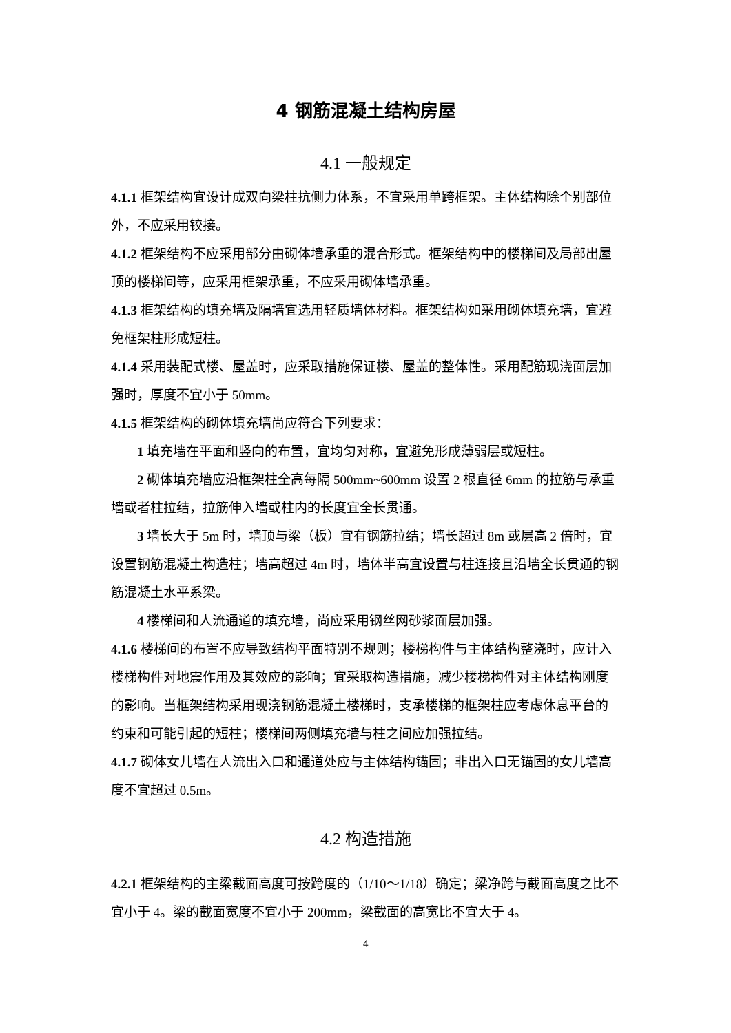4 钢筋混凝土结构房屋
4.1 一般规定
4.1.1 框架结构宜设计成双向梁柱抗侧力体系，不宜采用单跨框架。主体结构除个别部位外，不应采用铰接。
4.1.2 框架结构不应采用部分由砌体墙承重的混合形式。框架结构中的楼梯间及局部出屋顶的楼梯间等，应采用框架承重，不应采用砌体墙承重。
4.1.3 框架结构的填充墙及隔墙宜选用轻质墙体材料。框架结构如采用砌体填充墙，宜避免框架柱形成短柱。
4.1.4 采用装配式楼、屋盖时，应采取措施保证楼、屋盖的整体性。采用配筋现浇面层加强时，厚度不宜小于 50mm。
4.1.5 框架结构的砌体填充墙尚应符合下列要求：
1 填充墙在平面和竖向的布置，宜均匀对称，宜避免形成薄弱层或短柱。
2 砌体填充墙应沿框架柱全高每隔 500mm~600mm 设置 2 根直径 6mm 的拉筋与承重墙或者柱拉结，拉筋伸入墙或柱内的长度宜全长贯通。
3 墙长大于 5m 时，墙顶与梁（板）宜有钢筋拉结；墙长超过 8m 或层高 2 倍时，宜设置钢筋混凝土构造柱；墙高超过 4m 时，墙体半高宜设置与柱连接且沿墙全长贯通的钢筋混凝土水平系梁。
4 楼梯间和人流通道的填充墙，尚应采用钢丝网砂浆面层加强。
4.1.6 楼梯间的布置不应导致结构平面特别不规则；楼梯构件与主体结构整浇时，应计入楼梯构件对地震作用及其效应的影响；宜采取构造措施，减少楼梯构件对主体结构刚度的影响。当框架结构采用现浇钢筋混凝土楼梯时，支承楼梯的框架柱应考虑休息平台的约束和可能引起的短柱；楼梯间两侧填充墙与柱之间应加强拉结。
4.1.7 砌体女儿墙在人流出入口和通道处应与主体结构锚固；非出入口无锚固的女儿墙高度不宜超过 0.5m。
4.2 构造措施
4.2.1 框架结构的主梁截面高度可按跨度的（1/10～1/18）确定；梁净跨与截面高度之比不宜小于 4。梁的截面宽度不宜小于 200mm，梁截面的高宽比不宜大于 4。
4